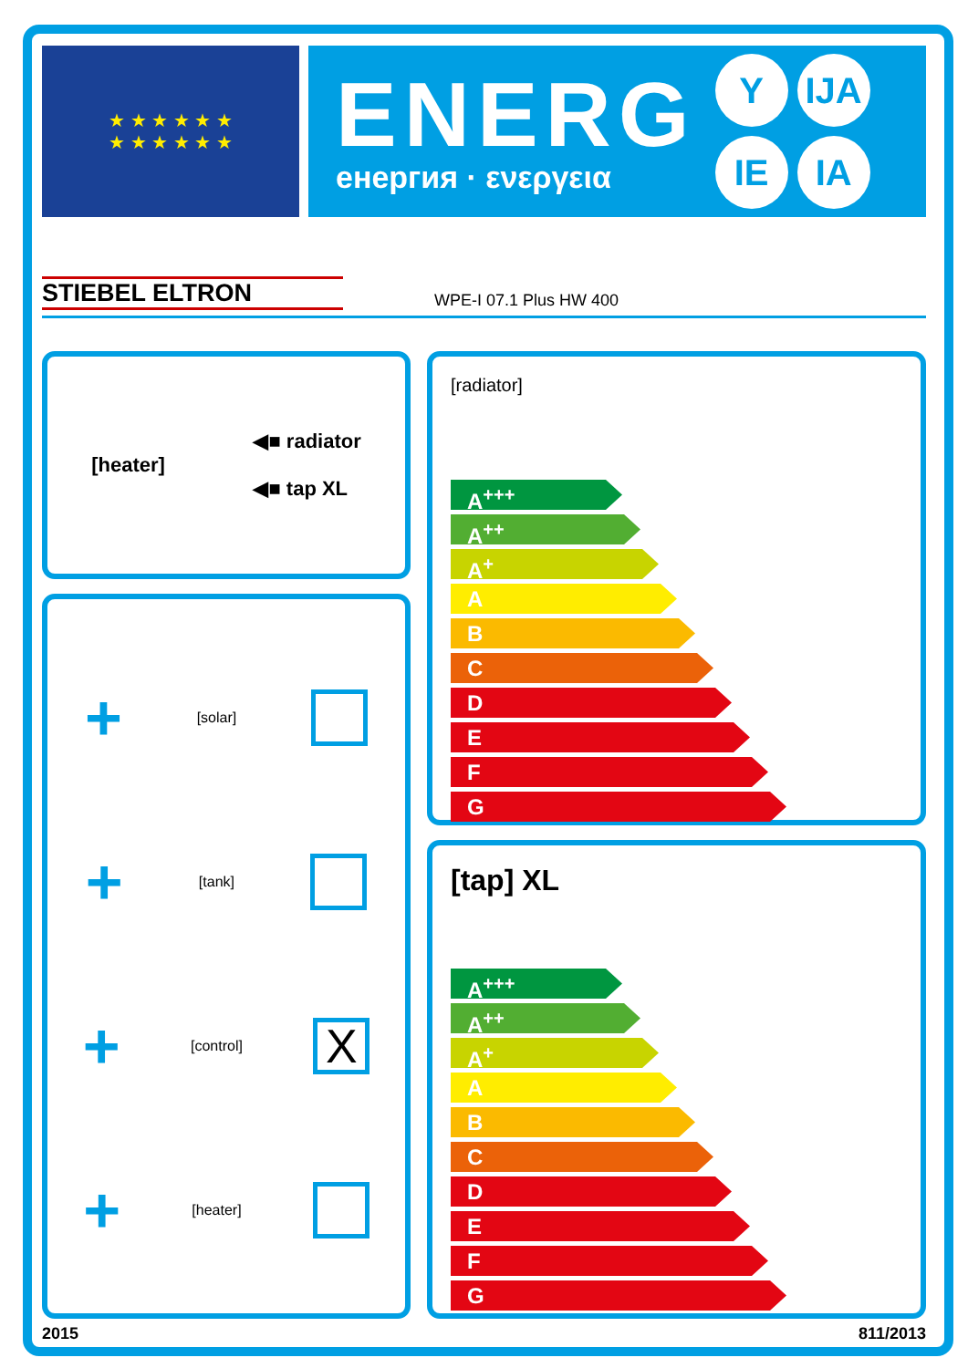★ ★ ★ ★ ★ ★
★ ★ ★ ★ ★ ★
ENERG
енергия · ενεργεια
Y IJA IE IA
STIEBEL ELTRON WPE-I 07.1 Plus HW 400
[heater] ◀■ radiator
◀■ tap XL
+ [solar]
+ [tank]
+ [control] X
+ [heater]
[radiator]
A<sup>+++</sup>
A<sup>++</sup>
A<sup>+</sup>
A
B
C
D
E
F
G
[tap] XL
A<sup>+++</sup>
A<sup>++</sup>
A<sup>+</sup>
A
B
C
D
E
F
G
2015 811/2013